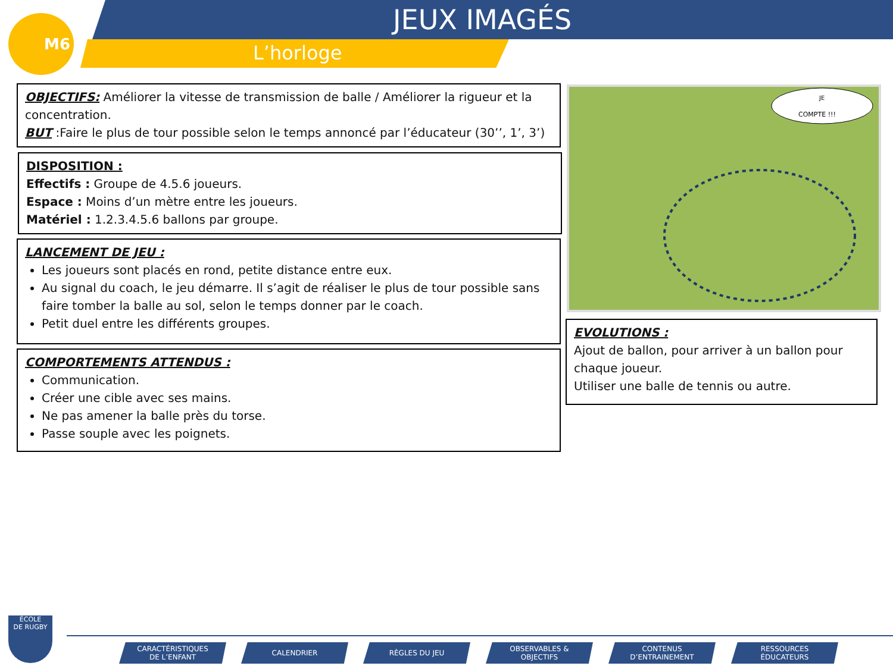M6 JEUX IMAGÉS
L’horloge
OBJECTIFS: Améliorer la vitesse de transmission de balle / Améliorer la rigueur et la concentration.
BUT :Faire le plus de tour possible selon le temps annoncé par l’éducateur (30’’, 1’, 3’)
DISPOSITION :
Effectifs : Groupe de 4.5.6 joueurs.
Espace : Moins d’un mètre entre les joueurs.
Matériel : 1.2.3.4.5.6 ballons par groupe.
LANCEMENT DE JEU :
Les joueurs sont placés en rond, petite distance entre eux.
Au signal du coach, le jeu démarre. Il s’agit de réaliser le plus de tour possible sans faire tomber la balle au sol, selon le temps donner par le coach.
Petit duel entre les différents groupes.
COMPORTEMENTS ATTENDUS :
Communication.
Créer une cible avec ses mains.
Ne pas amener la balle près du torse.
Passe souple avec les poignets.
JE
COMPTE !!!
EVOLUTIONS :
Ajout de ballon, pour arriver à un ballon pour chaque joueur.
Utiliser une balle de tennis ou autre.
ÉCOLE
DE RUGBY
CARACTÉRISTIQUES
DE L’ENFANT
CALENDRIER RÈGLES DU JEU
OBSERVABLES &
OBJECTIFS
CONTENUS
D’ENTRAINEMENT
RESSOURCES
ÉDUCATEURS